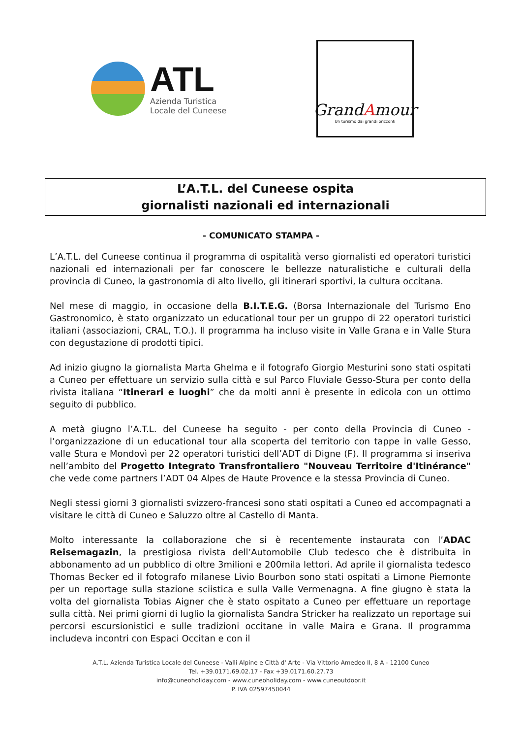ATL
Azienda Turistica
Locale del Cuneese
GrandAmour
Un turismo dai grandi orizzonti
L’A.T.L. del Cuneese ospita
giornalisti nazionali ed internazionali
- COMUNICATO STAMPA -
L’A.T.L. del Cuneese continua il programma di ospitalità verso giornalisti ed operatori turistici nazionali ed internazionali per far conoscere le bellezze naturalistiche e culturali della provincia di Cuneo, la gastronomia di alto livello, gli itinerari sportivi, la cultura occitana.
Nel mese di maggio, in occasione della B.I.T.E.G. (Borsa Internazionale del Turismo Eno Gastronomico, è stato organizzato un educational tour per un gruppo di 22 operatori turistici italiani (associazioni, CRAL, T.O.). Il programma ha incluso visite in Valle Grana e in Valle Stura con degustazione di prodotti tipici.
Ad inizio giugno la giornalista Marta Ghelma e il fotografo Giorgio Mesturini sono stati ospitati a Cuneo per effettuare un servizio sulla città e sul Parco Fluviale Gesso-Stura per conto della rivista italiana “Itinerari e luoghi” che da molti anni è presente in edicola con un ottimo seguito di pubblico.
A metà giugno l’A.T.L. del Cuneese ha seguito - per conto della Provincia di Cuneo - l’organizzazione di un educational tour alla scoperta del territorio con tappe in valle Gesso, valle Stura e Mondovì per 22 operatori turistici dell’ADT di Digne (F). Il programma si inseriva nell’ambito del Progetto Integrato Transfrontaliero "Nouveau Territoire d'Itinérance" che vede come partners l’ADT 04 Alpes de Haute Provence e la stessa Provincia di Cuneo.
Negli stessi giorni 3 giornalisti svizzero-francesi sono stati ospitati a Cuneo ed accompagnati a visitare le città di Cuneo e Saluzzo oltre al Castello di Manta.
Molto interessante la collaborazione che si è recentemente instaurata con l’ADAC Reisemagazin, la prestigiosa rivista dell’Automobile Club tedesco che è distribuita in abbonamento ad un pubblico di oltre 3milioni e 200mila lettori. Ad aprile il giornalista tedesco Thomas Becker ed il fotografo milanese Livio Bourbon sono stati ospitati a Limone Piemonte per un reportage sulla stazione sciistica e sulla Valle Vermenagna. A fine giugno è stata la volta del giornalista Tobias Aigner che è stato ospitato a Cuneo per effettuare un reportage sulla città. Nei primi giorni di luglio la giornalista Sandra Stricker ha realizzato un reportage sui percorsi escursionistici e sulle tradizioni occitane in valle Maira e Grana. Il programma includeva incontri con Espaci Occitan e con il
A.T.L. Azienda Turistica Locale del Cuneese - Valli Alpine e Città d' Arte - Via Vittorio Amedeo II, 8 A - 12100 Cuneo
Tel. +39.0171.69.02.17 - Fax +39.0171.60.27.73
info@cuneoholiday.com - www.cuneoholiday.com - www.cuneoutdoor.it
P. IVA 02597450044